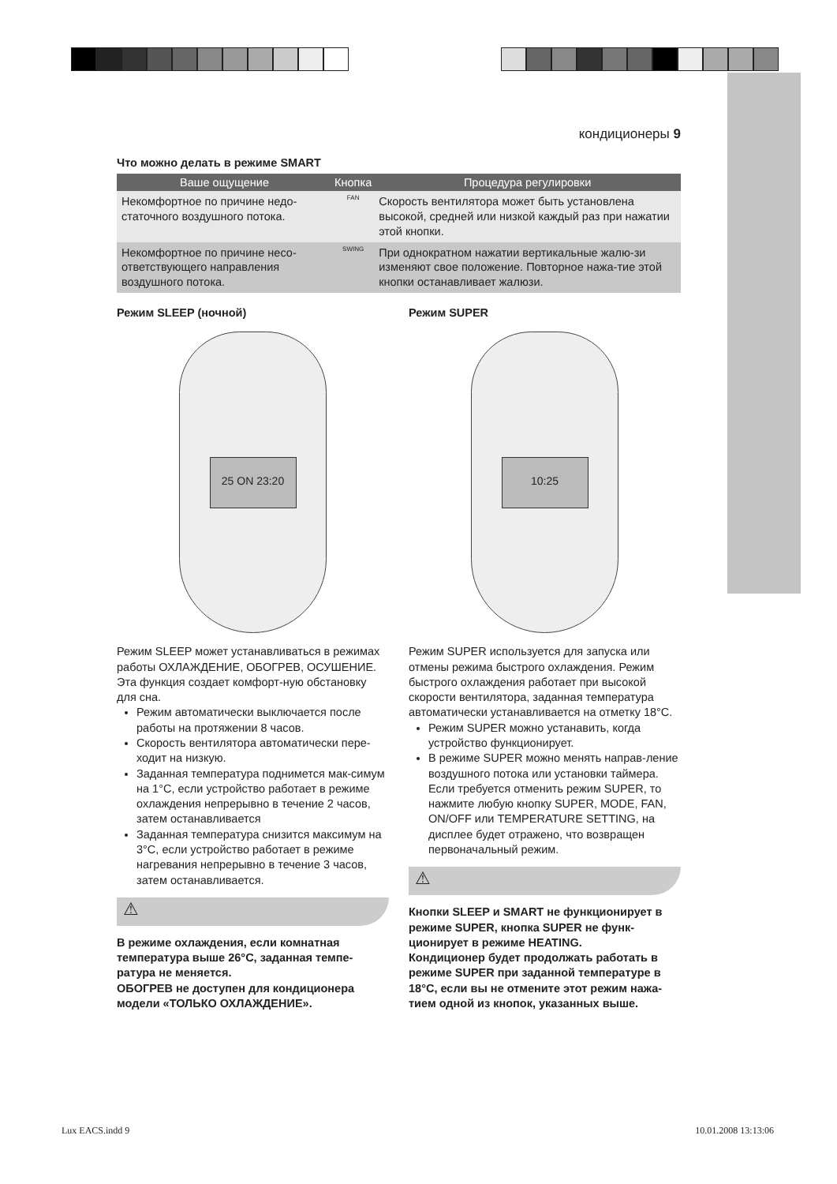кондиционеры 9
Что можно делать в режиме SMART
| Ваше ощущение | Кнопка | Процедура регулировки |
| --- | --- | --- |
| Некомфортное по причине недо-статочного воздушного потока. | FAN | Скорость вентилятора может быть установлена высокой, средней или низкой каждый раз при нажатии этой кнопки. |
| Некомфортное по причине несо-ответствующего направления воздушного потока. | SWING | При однократном нажатии вертикальные жалю-зи изменяют свое положение. Повторное нажа-тие этой кнопки останавливает жалюзи. |
Режим SLEEP (ночной)
25 ON 23:20
Режим SLEEP может устанавливаться в режимах работы ОХЛАЖДЕНИЕ, ОБОГРЕВ, ОСУШЕНИЕ. Эта функция создает комфорт-ную обстановку для сна.
Режим автоматически выключается после работы на протяжении 8 часов.
Скорость вентилятора автоматически пере-ходит на низкую.
Заданная температура поднимется мак-симум на 1°C, если устройство работает в режиме охлаждения непрерывно в течение 2 часов, затем останавливается
Заданная температура снизится максимум на 3°C, если устройство работает в режиме нагревания непрерывно в течение 3 часов, затем останавливается.
⚠
В режиме охлаждения, если комнатная температура выше 26°C, заданная темпе-ратура не меняется.
ОБОГРЕВ не доступен для кондиционера модели «ТОЛЬКО ОХЛАЖДЕНИЕ».
Режим SUPER
10:25
Режим SUPER используется для запуска или отмены режима быстрого охлаждения. Режим быстрого охлаждения работает при высокой скорости вентилятора, заданная температура автоматически устанавливается на отметку 18°C.
Режим SUPER можно устанавить, когда устройство функционирует.
В режиме SUPER можно менять направ-ление воздушного потока или установки таймера. Если требуется отменить режим SUPER, то нажмите любую кнопку SUPER, MODE, FAN, ON/OFF или TEMPERATURE SETTING, на дисплее будет отражено, что возвращен первоначальный режим.
⚠
Кнопки SLEEP и SMART не функционирует в режиме SUPER, кнопка SUPER не функ-ционирует в режиме HEATING.
Кондиционер будет продолжать работать в режиме SUPER при заданной температуре в 18°C, если вы не отмените этот режим нажа-тием одной из кнопок, указанных выше.
Lux EACS.indd 9 10.01.2008 13:13:06